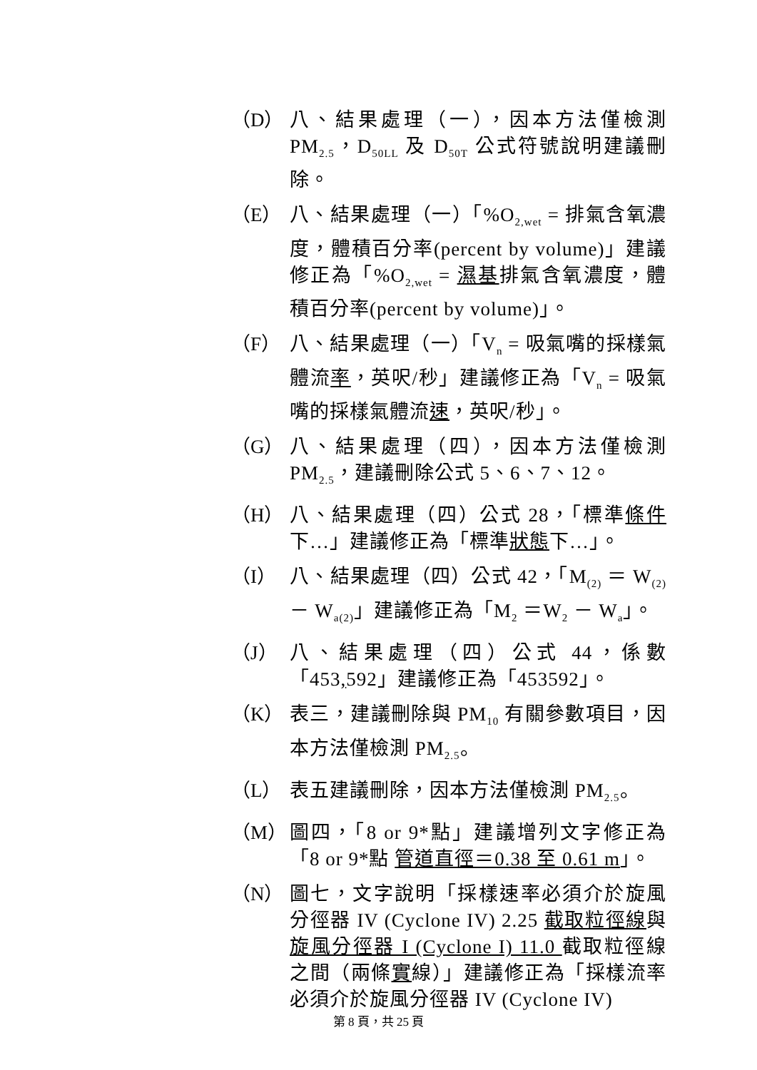（D） 八、結果處理（一），因本方法僅檢測 PM<sub>2.5</sub>，D<sub>50LL</sub> 及 D<sub>50T</sub> 公式符號說明建議刪除。
（E） 八、結果處理（一）「%O<sub>2,wet</sub> = 排氣含氧濃度，體積百分率(percent by volume)」建議修正為「%O<sub>2,wet</sub> = 濕基排氣含氧濃度，體積百分率(percent by volume)」。
（F） 八、結果處理（一）「V<sub>n</sub> = 吸氣嘴的採樣氣體流率，英呎/秒」建議修正為「V<sub>n</sub> = 吸氣嘴的採樣氣體流速，英呎/秒」。
（G） 八、結果處理（四），因本方法僅檢測 PM<sub>2.5</sub>，建議刪除公式 5、6、7、12。
（H） 八、結果處理（四）公式 28，「標準條件下…」建議修正為「標準狀態下…」。
（I） 八、結果處理（四）公式 42，「M<sub>(2)</sub> ＝ W<sub>(2)</sub> － W<sub>a(2)</sub>」建議修正為「M<sub>2</sub> ＝W<sub>2</sub> － W<sub>a</sub>」。
（J） 八、結果處理（四）公式 44，係數「453, 592」建議修正為「453592」。
（K） 表三，建議刪除與 PM<sub>10</sub> 有關參數項目，因本方法僅檢測 PM<sub>2.5</sub>。
（L） 表五建議刪除，因本方法僅檢測 PM<sub>2.5</sub>。
（M） 圖四，「8 or 9*點」建議增列文字修正為「8 or 9*點 管道直徑＝0.38 至 0.61 m」。
（N） 圖七，文字說明「採樣速率必須介於旋風分徑器 IV (Cyclone IV) 2.25 截取粒徑線與旋風分徑器 I (Cyclone I) 11.0 截取粒徑線之間（兩條實線）」建議修正為「採樣流率必須介於旋風分徑器 IV (Cyclone IV)
第 8 頁，共 25 頁